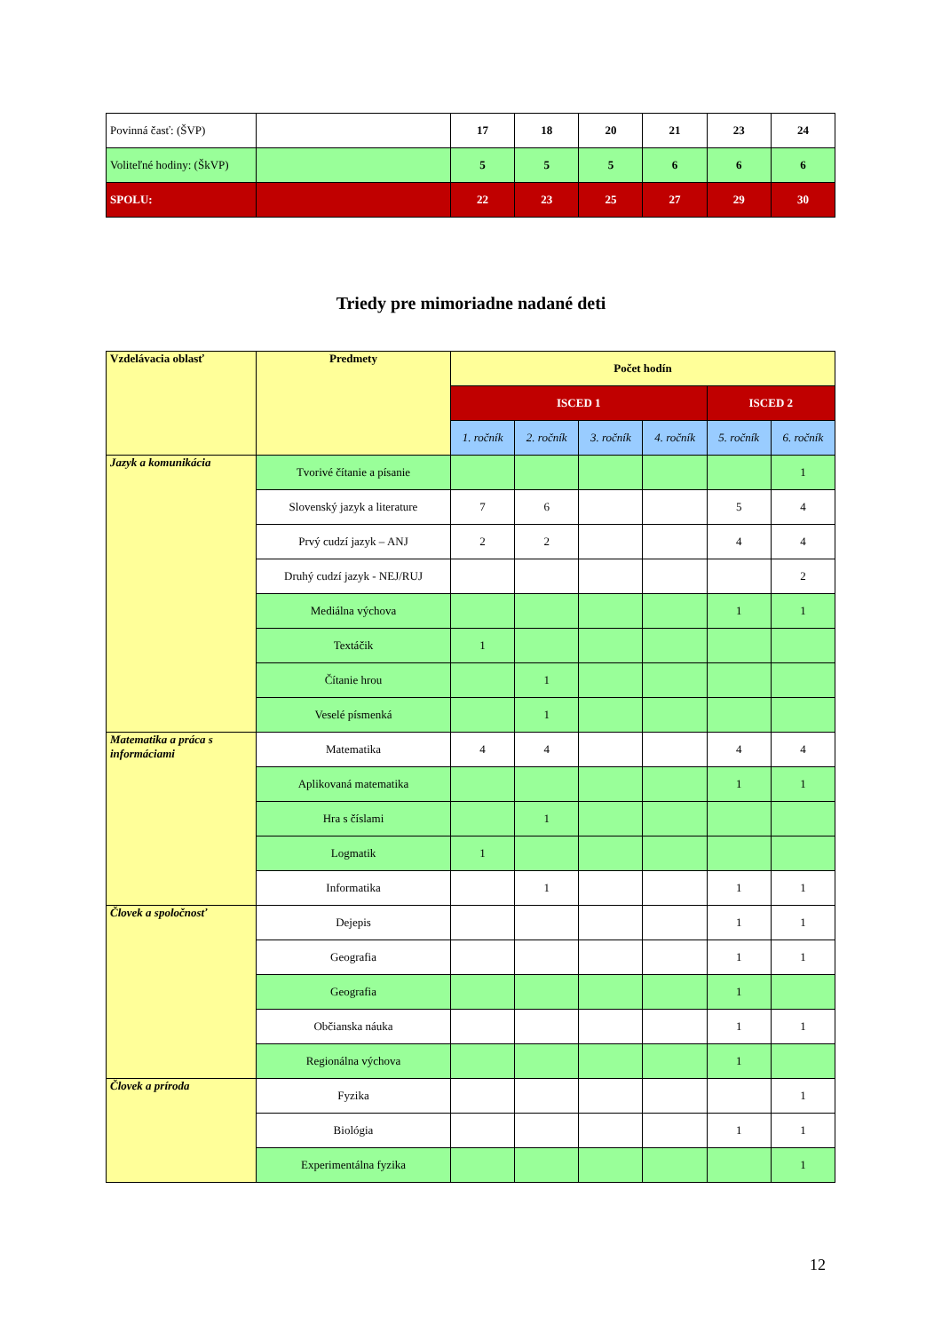| Povinná časť: (ŠVP) | | 17 | 18 | 20 | 21 | 23 | 24 |
| Voliteľné hodiny: (ŠkVP) | | 5 | 5 | 5 | 6 | 6 | 6 |
| SPOLU: | | 22 | 23 | 25 | 27 | 29 | 30 |
Triedy pre mimoriadne nadané deti
| Vzdelávacia oblasť | Predmety | Počet hodín | | | | | |
| --- | --- | --- | --- | --- | --- | --- | --- |
| | | ISCED 1 | | | | ISCED 2 | |
| | | 1. ročník | 2. ročník | 3. ročník | 4. ročník | 5. ročník | 6. ročník |
| Jazyk a komunikácia | Tvorivé čítanie a písanie | | | | | | 1 |
| | Slovenský jazyk a literature | 7 | 6 | | | 5 | 4 |
| | Prvý cudzí jazyk – ANJ | 2 | 2 | | | 4 | 4 |
| | Druhý cudzí jazyk - NEJ/RUJ | | | | | | 2 |
| | Mediálna výchova | | | | | 1 | 1 |
| | Textáčik | 1 | | | | | |
| | Čítanie hrou | | 1 | | | | |
| | Veselé písmenká | | 1 | | | | |
| Matematika a práca s informáciami | Matematika | 4 | 4 | | | 4 | 4 |
| | Aplikovaná matematika | | | | | 1 | 1 |
| | Hra s číslami | | 1 | | | | |
| | Logmatik | 1 | | | | | |
| | Informatika | | 1 | | | 1 | 1 |
| Človek a spoločnosť | Dejepis | | | | | 1 | 1 |
| | Geografia | | | | | 1 | 1 |
| | Geografia | | | | | 1 | |
| | Občianska náuka | | | | | 1 | 1 |
| | Regionálna výchova | | | | | 1 | |
| Človek a príroda | Fyzika | | | | | | 1 |
| | Biológia | | | | | 1 | 1 |
| | Experimentálna fyzika | | | | | | 1 |
12